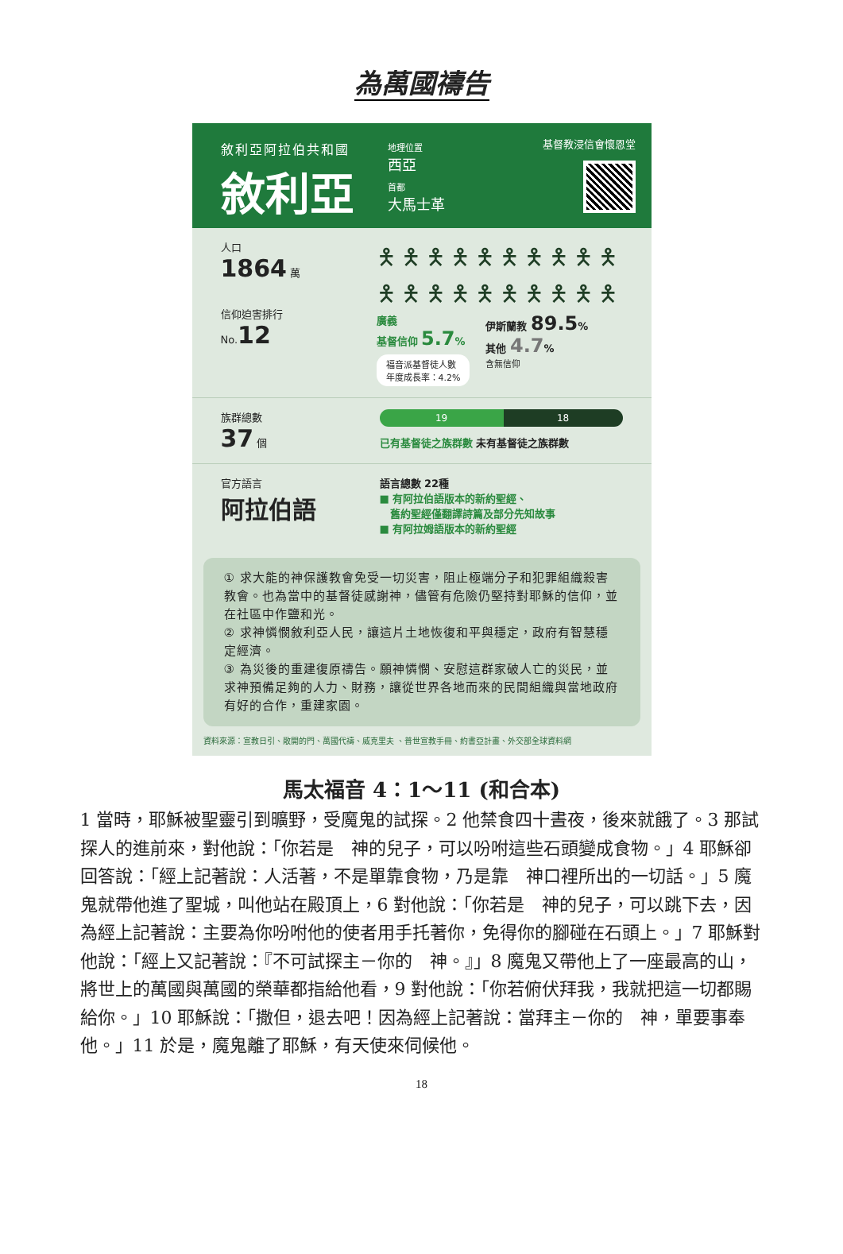為萬國禱告
敘利亞阿拉伯共和國
敘利亞
地理位置
西亞
首都
大馬士革
基督教浸信會懷恩堂
人口
1864 萬
信仰迫害排行
No.12
🯅🯅🯅🯅🯅🯅🯅🯅🯅🯅
🯅🯅🯅🯅🯅🯅🯅🯅🯅🯅
廣義
基督信仰 5.7%
福音派基督徒人數
年度成長率：4.2%
伊斯蘭教 89.5%
其他 4.7%
含無信仰
族群總數
37 個
19 18
已有基督徒之族群數 未有基督徒之族群數
官方語言
阿拉伯語
語言總數 22種
■ 有阿拉伯語版本的新約聖經、
　舊約聖經僅翻譯詩篇及部分先知故事
■ 有阿拉姆語版本的新約聖經
① 求大能的神保護教會免受一切災害，阻止極端分子和犯罪組織殺害教會。也為當中的基督徒感謝神，儘管有危險仍堅持對耶穌的信仰，並在社區中作鹽和光。
② 求神憐憫敘利亞人民，讓這片土地恢復和平與穩定，政府有智慧穩定經濟。
③ 為災後的重建復原禱告。願神憐憫、安慰這群家破人亡的災民，並求神預備足夠的人力、財務，讓從世界各地而來的民間組織與當地政府有好的合作，重建家園。
資料來源：宣教日引、敞開的門、萬國代禱、威克里夫 、普世宣教手冊、約書亞計畫、外交部全球資料網
馬太福音 4：1～11 (和合本)
1 當時，耶穌被聖靈引到曠野，受魔鬼的試探。2 他禁食四十晝夜，後來就餓了。3 那試探人的進前來，對他說：「你若是　神的兒子，可以吩咐這些石頭變成食物。」4 耶穌卻回答說：「經上記著說：人活著，不是單靠食物，乃是靠　神口裡所出的一切話。」5 魔鬼就帶他進了聖城，叫他站在殿頂上，6 對他說：「你若是　神的兒子，可以跳下去，因為經上記著說：主要為你吩咐他的使者用手托著你，免得你的腳碰在石頭上。」7 耶穌對他說：「經上又記著說：『不可試探主－你的　神。』」8 魔鬼又帶他上了一座最高的山，將世上的萬國與萬國的榮華都指給他看，9 對他說：「你若俯伏拜我，我就把這一切都賜給你。」10 耶穌說：「撒但，退去吧！因為經上記著說：當拜主－你的　神，單要事奉他。」11 於是，魔鬼離了耶穌，有天使來伺候他。
18